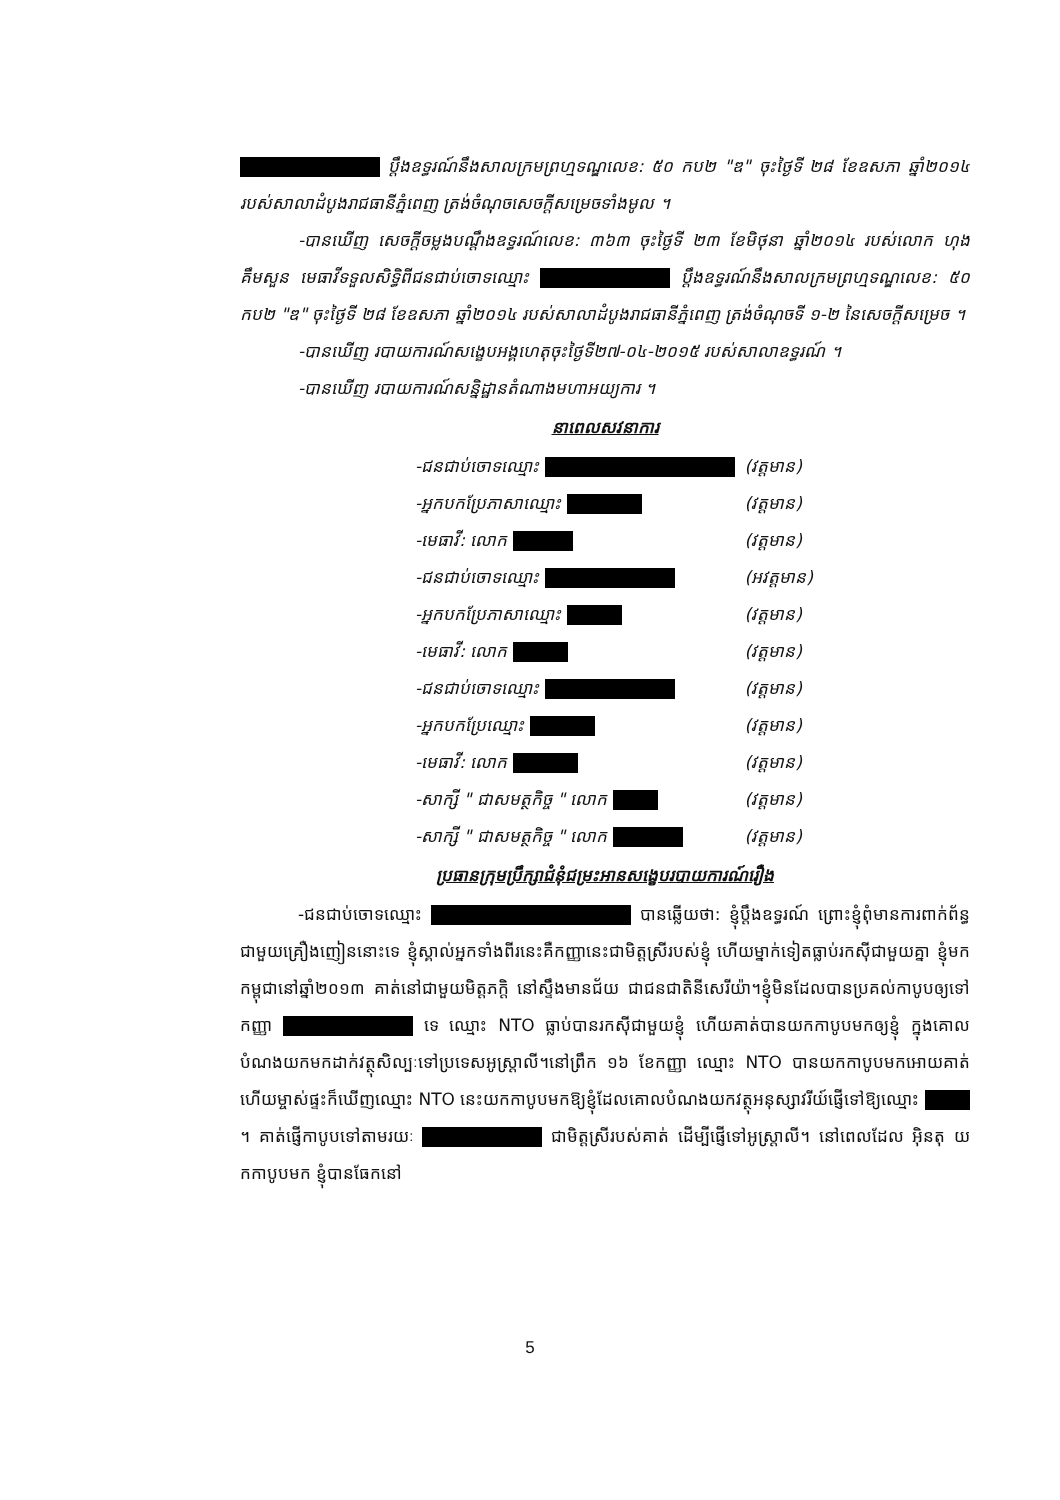ប្តឹងឧទ្ធរណ៍នឹងសាលក្រមព្រហ្មទណ្ឌលេខ: ៥០ កប២ "ឌ" ចុះថ្ងៃទី ២៨ ខែឧសភា ឆ្នាំ២០១៤ របស់សាលាដំបូងរាជធានីភ្នំពេញ ត្រង់ចំណុចសេចក្តីសម្រេចទាំងមូល ។
-បានឃើញ សេចក្តីចម្លងបណ្តឹងឧទ្ធរណ៍លេខ: ៣៦៣ ចុះថ្ងៃទី ២៣ ខែមិថុនា ឆ្នាំ២០១៤ របស់លោក ហុង គឹមសួន មេធាវីទទួលសិទ្ធិពីជនជាប់ចោទឈ្មោះ ប្តឹងឧទ្ធរណ៍នឹងសាលក្រមព្រហ្មទណ្ឌលេខ: ៥០ កប២ "ឌ" ចុះថ្ងៃទី ២៨ ខែឧសភា ឆ្នាំ២០១៤ របស់សាលាដំបូងរាជធានីភ្នំពេញ ត្រង់ចំណុចទី ១-២ នៃសេចក្តីសម្រេច ។
-បានឃើញ របាយការណ៍សង្ខេបអង្គហេតុចុះថ្ងៃទី២៧-០៤-២០១៥ របស់សាលាឧទ្ធរណ៍ ។
-បានឃើញ របាយការណ៍សន្និដ្ឋានតំណាងមហាអយ្យការ ។
នាពេលសវនាការ
| -ជនជាប់ចោទឈ្មោះ | (វត្តមាន) |
| -អ្នកបកប្រែភាសាឈ្មោះ | (វត្តមាន) |
| -មេធាវី: លោក | (វត្តមាន) |
| -ជនជាប់ចោទឈ្មោះ | (អវត្តមាន) |
| -អ្នកបកប្រែភាសាឈ្មោះ | (វត្តមាន) |
| -មេធាវី: លោក | (វត្តមាន) |
| -ជនជាប់ចោទឈ្មោះ | (វត្តមាន) |
| -អ្នកបកប្រែឈ្មោះ | (វត្តមាន) |
| -មេធាវី: លោក | (វត្តមាន) |
| -សាក្សី " ជាសមត្ថកិច្ច " លោក | (វត្តមាន) |
| -សាក្សី " ជាសមត្ថកិច្ច " លោក | (វត្តមាន) |
ប្រធានក្រុមប្រឹក្សាជំនុំជម្រះអានសង្ខេបរបាយការណ៍រឿង
-ជនជាប់ចោទឈ្មោះ បានឆ្លើយថា: ខ្ញុំប្តឹងឧទ្ធរណ៍ ព្រោះខ្ញុំពុំមានការពាក់ព័ន្ធជាមួយគ្រឿងញៀននោះទេ ខ្ញុំស្គាល់អ្នកទាំងពីរនេះគឺកញ្ញានេះជាមិត្តស្រីរបស់ខ្ញុំ ហើយម្នាក់ទៀតធ្លាប់រកស៊ីជាមួយគ្នា ខ្ញុំមកកម្ពុជានៅឆ្នាំ២០១៣ គាត់នៅជាមួយមិត្តភក្តិ នៅស្ទឹងមានជ័យ ជាជនជាតិនីសេរីយ៉ា។ខ្ញុំមិនដែលបានប្រគល់កាបូបឲ្យទៅកញ្ញា ទេ ឈ្មោះ NTO ធ្លាប់បានរកស៊ីជាមួយខ្ញុំ ហើយគាត់បានយកកាបូបមកឲ្យខ្ញុំ ក្នុងគោល បំណងយកមកដាក់វត្ថុសិល្បៈទៅប្រទេសអូស្ត្រាលី។នៅព្រឹក ១៦ ខែកញ្ញា ឈ្មោះ NTO បានយកកាបូបមកអោយគាត់ ហើយម្ចាស់ផ្ទះក៏ឃើញឈ្មោះ NTO នេះយកកាបូបមកឱ្យខ្ញុំដែលគោលបំណងយកវត្ថុអនុស្សាវរីយ៍ផ្ញើទៅឱ្យឈ្មោះ ។ គាត់ផ្ញើកាបូបទៅតាមរយៈ ជាមិត្តស្រីរបស់គាត់ ដើម្បីផ្ញើទៅអូស្ត្រាលី។ នៅពេលដែល អ៊ិនតុ យកកាបូបមក ខ្ញុំបានធែកនៅ
5